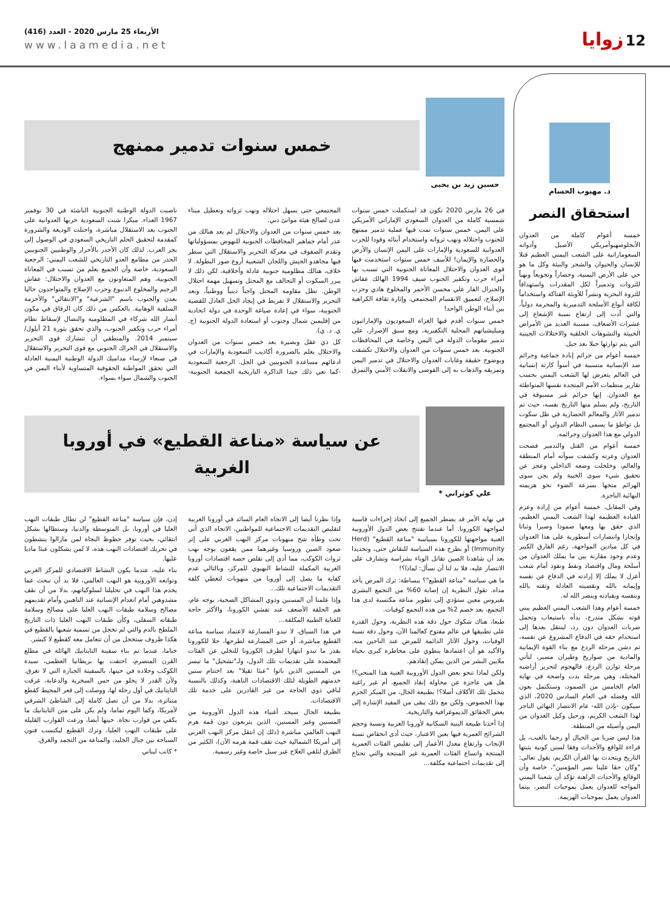12 زوايا
الأربعاء 25 مارس 2020 - العدد (416)
www.laamedia.net
د. مهيوب الحسام
استحقاق النصر
خمسة أعوام كاملة من العدوان الأنجلوصهيوأمريكي الأصيل وأدواته السعوماراتية على الشعب اليمني العظيم قتلا للإنسان والحيوان والشجر والبيئة وكل ما هو حي على الأرض اليمنية، وحصاراً وتجويعاً ونهباً للثروات وتدميراً لكل المقدرات واستهدافاً للثروة البحرية ونشراً للأوبئة الفتاكة واستخداماً لكافة أنواع الأسلحة التدميرية والمحرمة دولياً، والتي أدت إلى ارتفاع نسبة الإشعاع إلى عشرات الأضعاف، مسببة العديد من الأمراض الخبيثة والتشوهات الخلقية والاختلالات الجينية التي يتم توارثها جيلا بعد جيل.
خمسة أعوام من جرائم إبادة جماعية وجرائم ضد الإنسانية متسببة في أسوأ كارثة إنسانية في العالم يتعرض لها الشعب اليمني بحسب تقارير منظمات الأمم المتحدة نفسها المتواطئة مع العدوان. إنها جرائم غير مسبوقة في التاريخ، ولم يسلم منها التاريخ نفسه، حيث تم تدمير الآثار والمعالم الحضارية في ظل سكوت بل تواطؤ ما يسمى النظام الدولي أو المجتمع الدولي مع هذا العدوان وجرائمه.
خمسة أعوام من القتل والتدمير فضحت العدوان وعرته وكشفت سوأته أمام المنطقة والعالم، وخلخلت وضعه الداخلي وعجز عن تحقيق شيء سوى الخيبة ولم يجن سوى الهزائم متجها بسرعة الضوء نحو هزيمته النهائية الناجزة.
وفي المقابل، خمسة أعوام من إرادة وعزم القيادة العظيمة لهذا الشعب اليمني العظيم، الذي حقق بها ومعها صمودا وصبرا وثباتا وإنجازا وانتصارات أسطورية على هذا العدوان في كل ميادين المواجهة، رغم الفارق الكبير وعدم وجود مقارنة بين ما يملك العدوان من أسلحة ومال واقتصاد ونفط ونفوذ أمام شعب أعزل لا يملك إلا إرادته في الدفاع عن نفسه وإيمانه بالله وبقضيته العادلة وثقته بالله وبنفسه وبقيادته وبنصر الله له.
خمسة أعوام وهذا الشعب اليمني العظيم يبني قوته بشكل متدرج، بدأه باستيعاب وتحمل ضربات العدوان دون رد، لينتقل بعدها إلى استخدام حقه في الدفاع المشروع عن نفسه، ثم دشن مرحلة الردع مع بناء القوة الإيمانية والمادية من صواريخ وطيران مسير، لتأتي مرحلة توازن الردع، فالهجوم لتحرير أراضيه المحتلة، وهي مرحلة بدت واضحة في نهاية العام الخامس من الصمود، وستكتمل بعون الله وفضله في العام السادس 2020، الذي سيكون -بإذن الله- عام الانتصار النهائي الناجز لهذا الشعب الكريم، ورحيل وكيل العدوان من اليمن وأصيله من المنطقة.
هذا ليس ضربا من الخيال أو رجما بالغيب، بل قراءة للواقع والأحداث وفقا لسنن كونية يثبتها التاريخ ويتحدث بها القرآن الكريم، يقول تعالى: "وكان حقا علينا نصر المؤمنين"، خاصة وأن الوقائع والأحداث الراهنة تؤكد أن شعبنا اليمني المواجه للعدوان يعمل بموجبات النصر، بينما العدوان يعمل بموجبات الهزيمة.
حسين زيد بن يحيى
خمس سنوات تدمير ممنهج
في 26 مارس 2020 تكون قد استكملت خمس سنوات شمسية كاملة من العدوان السعودي الإماراتي الأمريكي على اليمن، خمس سنوات تمت فيها عملية تدمير ممنهج للجنوب واحتلاله ونهب ثرواته واستخدام أبنائه وقودا للحرب العدوانية للسعودية والإمارات على اليمن الإنسان والأرض والحضارة والإيمان! للأسف خمس سنوات استخدمت فيها قوى العدوان والاحتلال المعاناة الجنوبية التي تسبب بها أمراء حرب وتكفير الجنوب صيف 1994 الهالك عفاش والجنرال الفار علي محسن الأحمر والمخلوع هادي وحزب الإصلاح، لتعميق الانقسام المجتمعي، وإثارة ثقافة الكراهية بين أبناء الوطن الواحد!
خمس سنوات أقدم فيها الغزاة السعوديون والإماراتيون وميليشياتهم المحلية التكفيرية، ومع سبق الإصرار، على تدمير مقومات الدولة في اليمن وخاصة في المحافظات الجنوبية. بعد خمس سنوات من العدوان والاحتلال تكشفت وبوضوح حقيقة وغايات العدوان والاحتلال في تدمير اليمن وتمزيقه والذهاب به إلى الفوضى والانفلات الأمني والتمزق المجتمعي حتى يسهل احتلاله ونهب ثرواته وتعطيل ميناء عدن لصالح هيئة موانئ دبي.
بعد خمس سنوات من العدوان والاحتلال لم يعد هنالك من عذر أمام جماهير المحافظات الجنوبية للنهوض بمسؤولياتها وتقدم الصفوف في معركة التحرير والاستقلال التي سطر فيها مجاهدو الجيش واللجان الشعبية أروع صور البطولة. لا خلاف، هنالك مظلومية جنوبية عادلة وأخلاقية، لكن ذلك لا يبرر السكوت أو التحالف مع المحتل وتسهيل مهمة احتلال الوطن. تظل مقاومة المحتل واجباً دينياً ووطنياً، وبعد التحرير والاستقلال لا تفريط في إيجاد الحل العادل للقضية الجنوبية، سواء في إعادة صياغة الوحدة في دولة اتحادية من إقليمين شمال وجنوب أو استعادة الدولة الجنوبية (ج. ي. د. ي).
كل ذي عقل وبصيرة بعد خمس سنوات من العدوان والاحتلال يعلم بالضرورة أكاذيب السعودية والإمارات في ادعائهم مساعدة الجنوبيين في الحل. الرجعية السعودية -كما تعي ذلك جيدا الذاكرة التاريخية الجمعية الجنوبية- ناصبت الدولة الوطنية الجنوبية الناشئة في 30 نوفمبر 1967 العداء. مبكرا شنت السعودية حربها العدوانية على الجنوب بعد الاستقلال مباشرة، واحتلت الوديعة والشرورة كمقدمة لتحقيق الحلم التاريخي السعودي في الوصول إلى بحر العرب. لذلك كان الأجدر بالأحرار والوطنيين الجنوبيين الحذر من مطامع العدو التاريخي للشعب اليمني: الرجعية السعودية، خاصة وأن الجميع يعلم من تسبب في المعاناة الجنوبية، وهم المتعاونون مع العدوان والاحتلال: عفاش الرجيم والمخلوع الدنبوع وحزب الإصلاح والمتواجدون حاليا بعدن والجنوب باسم "الشرعية" و"الانتقالي" والأحزمة السلفية الوهابية. بالعكس من ذلك كان الرفاق في مكون أنصار الله شركاء في المظلومية والنضال لإسقاط نظام أمراء حرب وتكفير الجنوب، والذي تحقق بثورة 21 أيلول/ سبتمبر 2014. والمنطقي أن تتشارك قوى التحرير والاستقلال في الحراك الجنوبي مع قوى التحرير والاستقلال في صنعاء لإرساء مداميك الدولة الوطنية اليمنية العادلة التي تحقق المواطنة الحقوقية المتساوية لأبناء اليمن في الجنوب والشمال سواء بسواء.
علي كوثراني *
عن سياسة «مناعة القطيع» في أوروبا الغربية
في نهاية الأمر قد يضطر الجميع إلى اتخاذ إجراءات قاسية لمواجهة الكورونا. أما عندما تفتتح بعض الدول الأوروبية الغنية مواجهتها للكورونا بسياسة "مناعة القطيع" (Herd Immunity) أو بطرح هذه السياسة للنقاش حتى، وتحديدا بعد أن شاهدنا الصين تقاتل الوباء بشراسة وتشارف على الانتصار عليه، فلا بد لنا أن نسأل: لماذا؟!
ما هي سياسة "مناعة القطيع"؟ ببساطة: ترك المرض يأخذ مداه. تقول النظرية إن إصابة 60% من التجمع البشري بفيروس معين ستؤدي إلى تطوير مناعة مكتسبة لدى هذا التجمع، بعد خصم 2% من هذه التجمع كوفيات.
طبعا، هناك شكوك حول دقة هذه النظرية، وحول القدرة على تطبيقها في عالم مفتوح كعالمنا الآن، وحول دقة نسبة الوفيات، وحول الآثار الدائمة للمرض عند الناجين منه. والأكيد هو أن اعتمادها ينطوي على مخاطرة كبرى بحياة ملايين البشر من الذين يمكن إنقاذهم.
ولكن لماذا تنحو بعض الدول الأوروبية الغنية هذا المنحى؟! هل هي عاجزة عن محاولة إنقاذ الجميع، أم غير راغبة بتحمل تلك الأكلاف أصلا؟! بطبيعة الحال، من المبكر الجزم بهذا الخصوص، ولكن مع ذلك يبقى من المفيد الإشارة إلى بعض الحقائق الديموغرافية والتاريخية.
إذا أخذنا طبيعة البنية السكانية لأوروبا الغربية ونسبة وحجم الشرائح العمرية فيها بعين الاعتبار، حيث أدى انخفاض نسبة الإنجاب وارتفاع معدل الأعمار إلى تقليص الفئات العمرية المنتجة واتساع الفئات العمرية غير المنتجة والتي تحتاج إلى تقديمات اجتماعية مكلفة...
وإذا نظرنا أيضا إلى الاتجاه العام السائد في أوروبا الغربية لتقليص التقديمات الاجتماعية للمواطنين، الاتجاه الذي أتى تحت وطأة شح منهوبات مركز النهب الغربي على إثر صعود الصين وروسيا وغيرهما ممن يقفون بوجه نهب ثروات الكوكب، مما أدى إلى تقلص حصة اقتصادات أوروبا الغربية المكملة للنشاط النهبوي للمركز، وبالتالي عدم كفاية ما يصل إلى أوروبا من منهوبات لتغطي كلفة التقديمات الاجتماعية تلك...
وإذا علمنا أن المسنين وذوي المشاكل الصحية، بوجه عام، هم الحلقة الأضعف عند تفشي الكورونا، والأكثر حاجة للعناية الطبية المكلفة...
في هذا السياق، لا تبدو المسارعة لاعتماد سياسة مناعة القطيع مباشرة، أو حتى المسارعة لطرحها، حلا للكورونا بقدر ما تبدو انتهازا لظرف الكورونا للتخلي عن الفئات المعتمدة على تقديمات تلك الدول، ولـ"تشحيل" ما تيسر من المسنين الذين باتوا "عبئا ثقيلا" بعد اختتام سنين خدمتهم الطويلة لتلك الاقتصادات الناهبة، وكذلك بالنسبة لباقي ذوي الحاجة من غير القادرين على خدمة تلك الاقتصادات.
بطبيعة الحال سيجد أغنياء هذه الدول الأوروبية من المسنين وغير المسنين، الذين يتربعون دون قمة هرم النهب العالمي مباشرة (ذلك إن انتقل مركز النهب الغربي إلى أمريكا الشمالية حيث تقف قمة هرمه الآن)، الكثير من الطرق لتلقي العلاج عبر سبل خاصة وغير رسمية.
إذن، فإن سياسة "مناعة القطيع" لن تطال طبقات النهب العليا في أوروبا، بل المتوسطة والدنيا، وستطالها بشكل انتقائي، بحيث توفر حظوظ النجاة لمن مازالوا ينشطون في تحريك اقتصادات النهب هذه، لا لمن يشكلون عبئا ماديا عليها.
بناء عليه، عندما يكون النشاط الاقتصادي للمركز الغربي وتوابعه الأوروبية هو النهب العالمي، فلا بد أن نبحث عما يخدم هذا النهب في تحليلنا لسلوكياتهم، بدلا من أن نقف مشدوهين أمام انعدام الإنسانية عند الناهبين وأمام تقديمهم مصالح وسلامة طبقات النهب العليا على مصالح وسلامة طبقاته السفلى، وكأن طبقات النهب العليا ذات التاريخ الملطخ بالدم والتي لم تخجل من تسمية شعبها بالقطيع في هكذا ظروف ستخجل من أن تتعامل معه كقطيع لا كبشر.
ختاما، عندما تم بناء سفينة التايتانيك الهائلة في مطلع القرن المنصرم، احتفت بها بريطانيا العظمى، سيدة الكوكب وجلاده في حينها، بالسفينة الجبارة التي لا تغرق. ولأن القدر لا يخلو من حس السخرية والدعابة، غرقت التايتانيك في أول رحلة لها، ووصلت إلى قعر المحيط كقطع متناثرة، بدلا من أن تصل كاملة إلى الشاطئ الشرقي لأمريكا، وكما اليوم تماما، ولم يكن على متن التايتانيك ما يكفي من قوارب نجاة. حينها أيضا، وزعت القوارب القليلة على طبقات النهب العليا، وترك القطيع ليكتسب فنون السباحة بين جبال الجليد، والمناعة من التجمد والغرق.
* كاتب لبناني